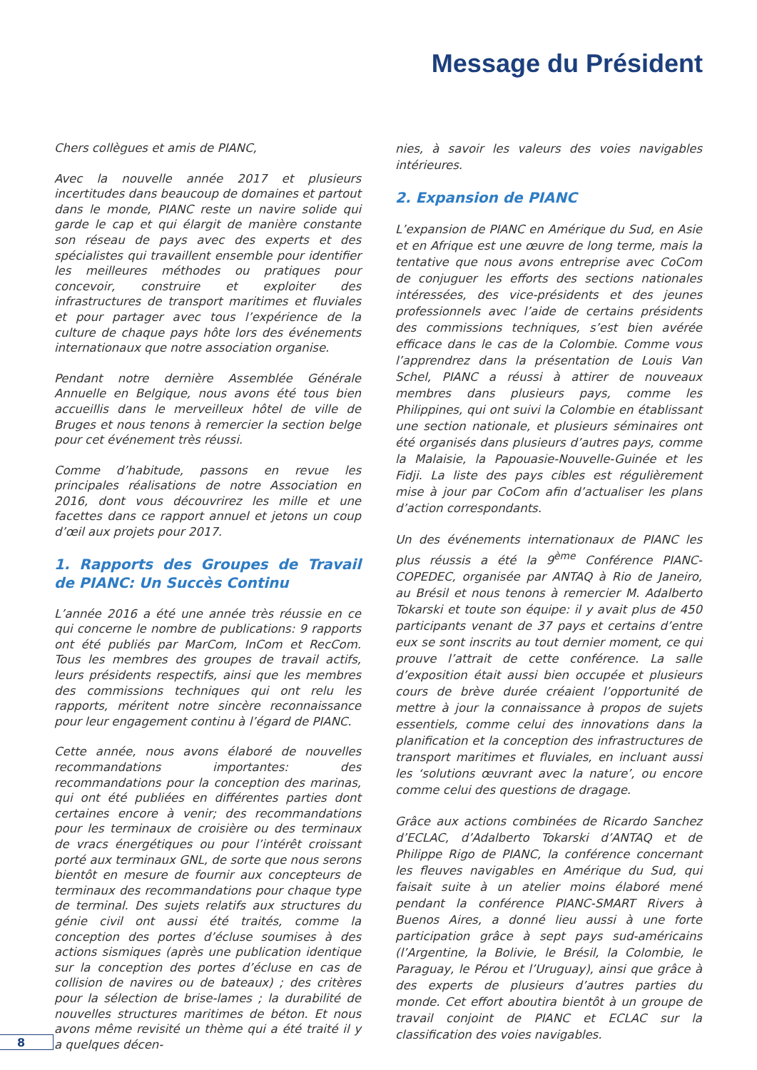Message du Président
Chers collègues et amis de PIANC,
Avec la nouvelle année 2017 et plusieurs incertitudes dans beaucoup de domaines et partout dans le monde, PIANC reste un navire solide qui garde le cap et qui élargit de manière constante son réseau de pays avec des experts et des spécialistes qui travaillent ensemble pour identifier les meilleures méthodes ou pratiques pour concevoir, construire et exploiter des infrastructures de transport maritimes et fluviales et pour partager avec tous l’expérience de la culture de chaque pays hôte lors des événements internationaux que notre association organise.
Pendant notre dernière Assemblée Générale Annuelle en Belgique, nous avons été tous bien accueillis dans le merveilleux hôtel de ville de Bruges et nous tenons à remercier la section belge pour cet événement très réussi.
Comme d’habitude, passons en revue les principales réalisations de notre Association en 2016, dont vous découvrirez les mille et une facettes dans ce rapport annuel et jetons un coup d’œil aux projets pour 2017.
1. Rapports des Groupes de Travail de PIANC: Un Succès Continu
L’année 2016 a été une année très réussie en ce qui concerne le nombre de publications: 9 rapports ont été publiés par MarCom, InCom et RecCom. Tous les membres des groupes de travail actifs, leurs présidents respectifs, ainsi que les membres des commissions techniques qui ont relu les rapports, méritent notre sincère reconnaissance pour leur engagement continu à l’égard de PIANC.
Cette année, nous avons élaboré de nouvelles recommandations importantes: des recommandations pour la conception des marinas, qui ont été publiées en différentes parties dont certaines encore à venir; des recommandations pour les terminaux de croisière ou des terminaux de vracs énergétiques ou pour l’intérêt croissant porté aux terminaux GNL, de sorte que nous serons bientôt en mesure de fournir aux concepteurs de terminaux des recommandations pour chaque type de terminal. Des sujets relatifs aux structures du génie civil ont aussi été traités, comme la conception des portes d’écluse soumises à des actions sismiques (après une publication identique sur la conception des portes d’écluse en cas de collision de navires ou de bateaux) ; des critères pour la sélection de brise-lames ; la durabilité de nouvelles structures maritimes de béton. Et nous avons même revisité un thème qui a été traité il y a quelques décen-
nies, à savoir les valeurs des voies navigables intérieures.
2. Expansion de PIANC
L’expansion de PIANC en Amérique du Sud, en Asie et en Afrique est une œuvre de long terme, mais la tentative que nous avons entreprise avec CoCom de conjuguer les efforts des sections nationales intéressées, des vice-présidents et des jeunes professionnels avec l’aide de certains présidents des commissions techniques, s’est bien avérée efficace dans le cas de la Colombie. Comme vous l’apprendrez dans la présentation de Louis Van Schel, PIANC a réussi à attirer de nouveaux membres dans plusieurs pays, comme les Philippines, qui ont suivi la Colombie en établissant une section nationale, et plusieurs séminaires ont été organisés dans plusieurs d’autres pays, comme la Malaisie, la Papouasie-Nouvelle-Guinée et les Fidji. La liste des pays cibles est régulièrement mise à jour par CoCom afin d’actualiser les plans d’action correspondants.
Un des événements internationaux de PIANC les plus réussis a été la 9<sup>ème</sup> Conférence PIANC-COPEDEC, organisée par ANTAQ à Rio de Janeiro, au Brésil et nous tenons à remercier M. Adalberto Tokarski et toute son équipe: il y avait plus de 450 participants venant de 37 pays et certains d’entre eux se sont inscrits au tout dernier moment, ce qui prouve l’attrait de cette conférence. La salle d’exposition était aussi bien occupée et plusieurs cours de brève durée créaient l’opportunité de mettre à jour la connaissance à propos de sujets essentiels, comme celui des innovations dans la planification et la conception des infrastructures de transport maritimes et fluviales, en incluant aussi les ‘solutions œuvrant avec la nature’, ou encore comme celui des questions de dragage.
Grâce aux actions combinées de Ricardo Sanchez d’ECLAC, d’Adalberto Tokarski d’ANTAQ et de Philippe Rigo de PIANC, la conférence concernant les fleuves navigables en Amérique du Sud, qui faisait suite à un atelier moins élaboré mené pendant la conférence PIANC-SMART Rivers à Buenos Aires, a donné lieu aussi à une forte participation grâce à sept pays sud-américains (l’Argentine, la Bolivie, le Brésil, la Colombie, le Paraguay, le Pérou et l’Uruguay), ainsi que grâce à des experts de plusieurs d’autres parties du monde. Cet effort aboutira bientôt à un groupe de travail conjoint de PIANC et ECLAC sur la classification des voies navigables.
8